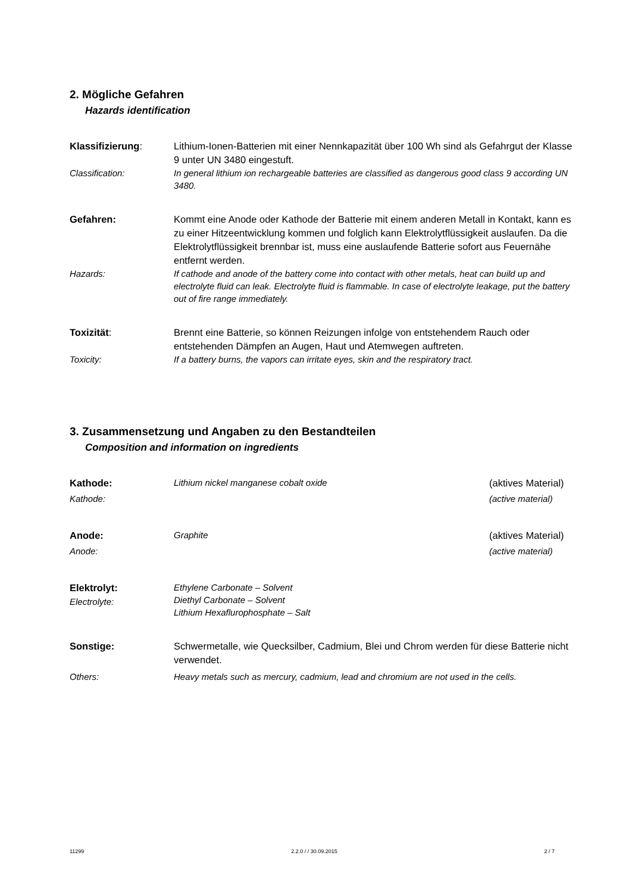2. Mögliche Gefahren
Hazards identification
Klassifizierung: Lithium-Ionen-Batterien mit einer Nennkapazität über 100 Wh sind als Gefahrgut der Klasse 9 unter UN 3480 eingestuft.
Classification: In general lithium ion rechargeable batteries are classified as dangerous good class 9 according UN 3480.
Gefahren: Kommt eine Anode oder Kathode der Batterie mit einem anderen Metall in Kontakt, kann es zu einer Hitzeentwicklung kommen und folglich kann Elektrolytflüssigkeit auslaufen. Da die Elektrolytflüssigkeit brennbar ist, muss eine auslaufende Batterie sofort aus Feuernähe entfernt werden.
Hazards: If cathode and anode of the battery come into contact with other metals, heat can build up and electrolyte fluid can leak. Electrolyte fluid is flammable. In case of electrolyte leakage, put the battery out of fire range immediately.
Toxizität: Brennt eine Batterie, so können Reizungen infolge von entstehendem Rauch oder entstehenden Dämpfen an Augen, Haut und Atemwegen auftreten.
Toxicity: If a battery burns, the vapors can irritate eyes, skin and the respiratory tract.
3. Zusammensetzung und Angaben zu den Bestandteilen
Composition and information on ingredients
Kathode:
Lithium nickel manganese cobalt oxide
(aktives Material)
Kathode: (active material)
Anode:
Graphite
(aktives Material)
Anode: (active material)
Elektrolyt:
Electrolyte:
Ethylene Carbonate – Solvent
Diethyl Carbonate – Solvent
Lithium Hexaflurophosphate – Salt
Sonstige: Schwermetalle, wie Quecksilber, Cadmium, Blei und Chrom werden für diese Batterie nicht verwendet.
Others: Heavy metals such as mercury, cadmium, lead and chromium are not used in the cells.
11299 2.2.0 / / 30.09.2015 2 / 7